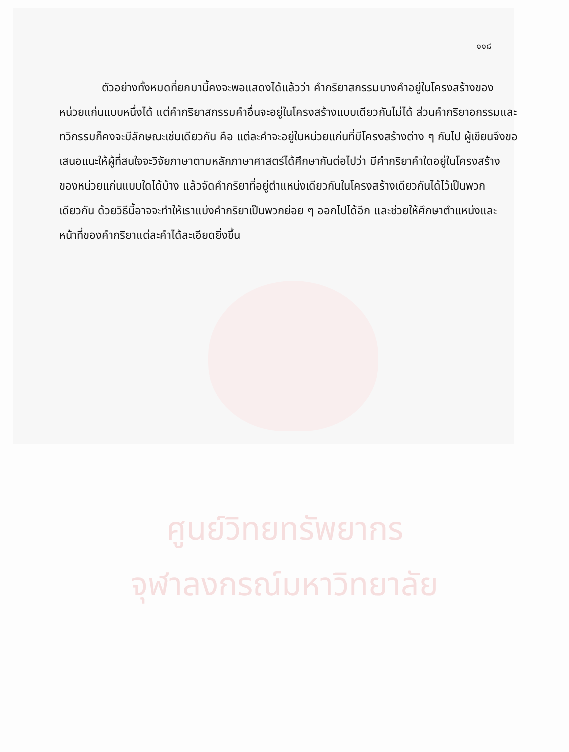๑๑๘
ตัวอย่างทั้งหมดที่ยกมานี้คงจะพอแสดงได้แล้วว่า คำกริยาสกรรมบางคำอยู่ในโครงสร้างของหน่วยแก่นแบบหนึ่งได้ แต่คำกริยาสกรรมคำอื่นจะอยู่ในโครงสร้างแบบเดียวกันไม่ได้ ส่วนคำกริยาอกรรมและทวิกรรมก็คงจะมีลักษณะเช่นเดียวกัน คือ แต่ละคำจะอยู่ในหน่วยแก่นที่มีโครงสร้างต่าง ๆ กันไป ผู้เขียนจึงขอเสนอแนะให้ผู้ที่สนใจจะวิจัยภาษาตามหลักภาษาศาสตร์ได้ศึกษากันต่อไปว่า มีคำกริยาคำใดอยู่ในโครงสร้างของหน่วยแก่นแบบใดได้บ้าง แล้วจัดคำกริยาที่อยู่ตำแหน่งเดียวกันในโครงสร้างเดียวกันได้ไว้เป็นพวกเดียวกัน ด้วยวิธีนี้อาจจะทำให้เราแบ่งคำกริยาเป็นพวกย่อย ๆ ออกไปได้อีก และช่วยให้ศึกษาตำแหน่งและหน้าที่ของคำกริยาแต่ละคำได้ละเอียดยิ่งขึ้น
ศูนย์วิทยทรัพยากร
จุฬาลงกรณ์มหาวิทยาลัย